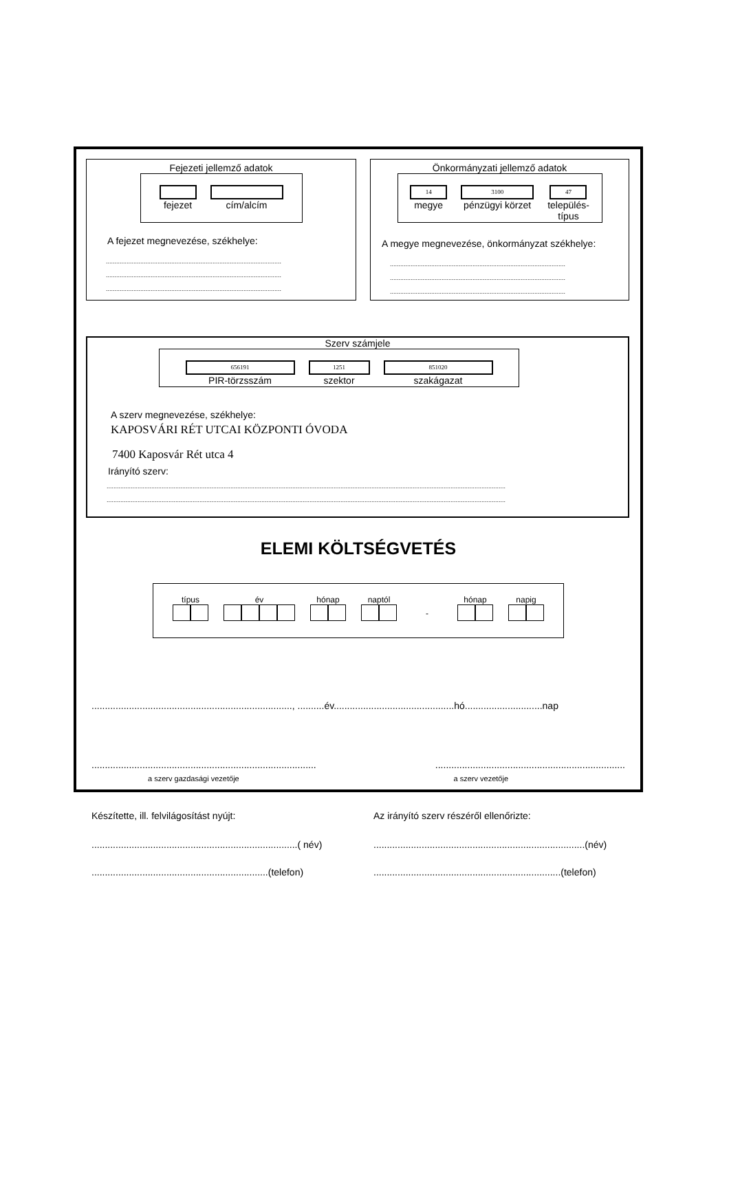Fejezeti jellemző adatok
fejezet cím/alcím
A fejezet megnevezése, székhelye:
........................................................................................................
........................................................................................................
........................................................................................................
Önkormányzati jellemző adatok
14
megye
3100
pénzügyi körzet
47
település-
típus
A megye megnevezése, önkormányzat székhelye:
........................................................................................................
........................................................................................................
........................................................................................................
Szerv számjele
656191
PIR-törzsszám
1251
szektor
851020
szakágazat
A szerv megnevezése, székhelye:
KAPOSVÁRI RÉT UTCAI KÖZPONTI ÓVODA
7400 Kaposvár Rét utca 4
Irányító szerv:
..............................................................................................................................................................................................................................................
..............................................................................................................................................................................................................................................
ELEMI KÖLTSÉGVETÉS
típus
év
hónap
naptól
-
hónap
napig
..........................................................................., ..........év.............................................hó.............................nap
...........................................................................................................................................................
a szerv gazdasági vezetője a szerv vezetője
Készítette, ill. felvilágosítást nyújt: Az irányító szerv részéről ellenőrizte:
.............................................................................( név)...............................................................................(név)
..................................................................(telefon)......................................................................(telefon)